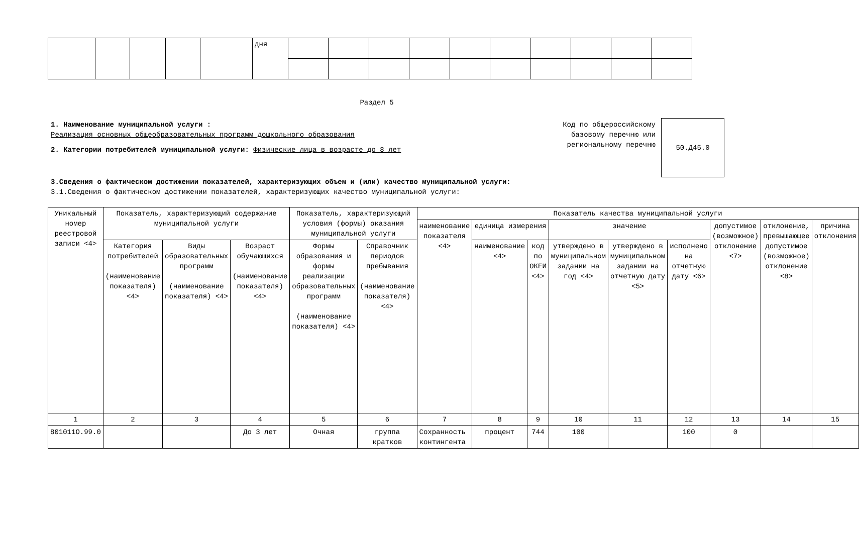| | | | | | дня | | | | | | | | | | |
Раздел 5
1. Наименование муниципальной услуги :
Реализация основных общеобразовательных программ дошкольного образования
2. Категории потребителей муниципальной услуги: Физические лица в возрасте до 8 лет
Код по общероссийскому базовому перечню или региональному перечню
50.Д45.0
3.Сведения о фактическом достижении показателей, характеризующих объем и (или) качество муниципальной услуги:
3.1.Сведения о фактическом достижении показателей, характеризующих качество муниципальной услуги:
| Уникальный номер реестровой записи <4> | Показатель, характеризующий содержание муниципальной услуги | | | Показатель, характеризующий условия (формы) оказания муниципальной услуги | | Показатель качества муниципальной услуги | | | | | | | | |
| --- | --- | --- | --- | --- | --- | --- | --- | --- | --- | --- | --- | --- | --- | --- |
| | | | | | | наименование показателя <4> | единица измерения | | значение | | | допустимое (возможное) отклонение <7> | отклонение, превышающее допустимое (возможное) отклонение <8> | причина отклонения |
| | Категория потребителей (наименование показателя) <4> | Виды образовательных программ (наименование показателя) <4> | Возраст обучающихся (наименование показателя) <4> | Формы образования и формы реализации образовательных программ (наименование показателя) <4> | Справочник периодов пребывания (наименование показателя) <4> | | наименование <4> | код по ОКЕИ <4> | утверждено в муниципальном задании на год <4> | утверждено в муниципальном задании на отчетную дату <5> | исполнено на отчетную дату <6> | | | |
| 1 | 2 | 3 | 4 | 5 | 6 | 7 | 8 | 9 | 10 | 11 | 12 | 13 | 14 | 15 |
| 801011О.99.0 | | | До 3 лет | Очная | группа кратков | Сохранность контингента | процент | 744 | 100 | | 100 | 0 | | |